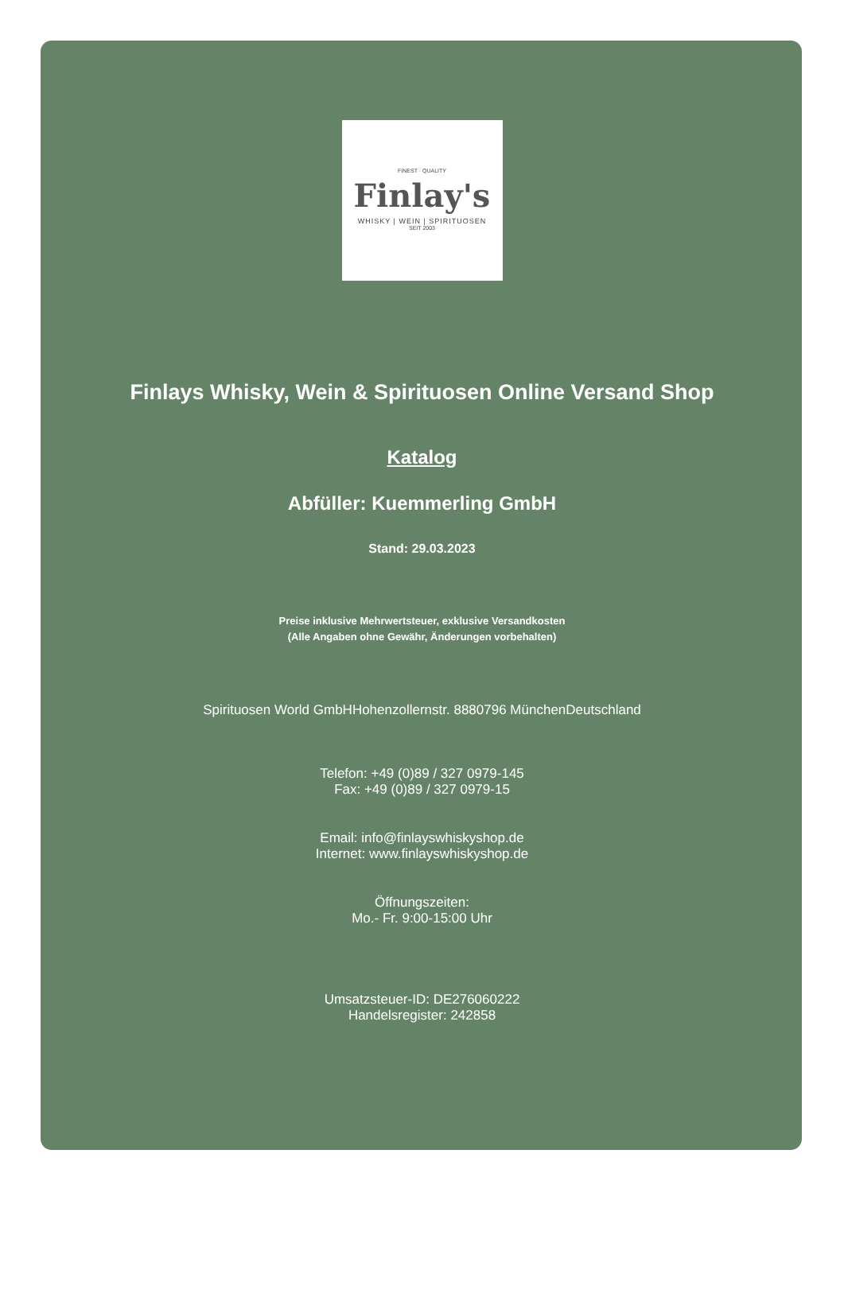FINEST · QUALITY
Finlay's
WHISKY | WEIN | SPIRITUOSEN
SEIT 2003
Finlays Whisky, Wein & Spirituosen Online Versand Shop
Katalog
Abfüller: Kuemmerling GmbH
Stand: 29.03.2023
Preise inklusive Mehrwertsteuer, exklusive Versandkosten
(Alle Angaben ohne Gewähr, Änderungen vorbehalten)
Spirituosen World GmbHHohenzollernstr. 8880796 MünchenDeutschland
Telefon: +49 (0)89 / 327 0979-145
Fax: +49 (0)89 / 327 0979-15
Email: info@finlayswhiskyshop.de
Internet: www.finlayswhiskyshop.de
Öffnungszeiten:
Mo.- Fr. 9:00-15:00 Uhr
Umsatzsteuer-ID: DE276060222
Handelsregister: 242858